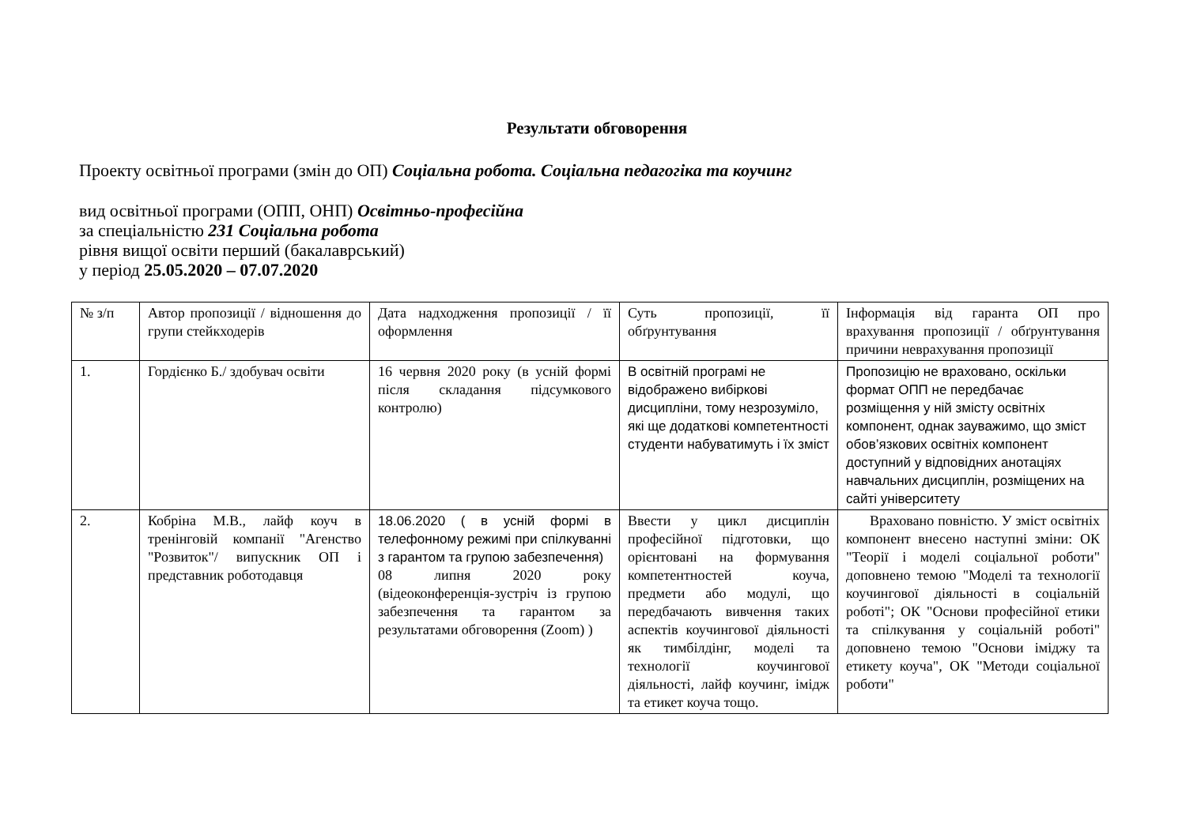Результати обговорення
Проекту освітньої програми (змін до ОП) Соціальна робота. Соціальна педагогіка та коучинг
вид освітньої програми (ОПП, ОНП) Освітньо-професійна
за спеціальністю 231 Соціальна робота
рівня вищої освіти перший (бакалаврський)
у період 25.05.2020 – 07.07.2020
| № з/п | Автор пропозиції / відношення до групи стейкходерів | Дата надходження пропозиції / її оформлення | Суть пропозиції, її обґрунтування | Інформація від гаранта ОП про врахування пропозиції / обґрунтування причини неврахування пропозиції |
| 1. | Гордієнко Б./ здобувач освіти | 16 червня 2020 року (в усній формі після складання підсумкового контролю) | В освітній програмі не відображено вибіркові дисципліни, тому незрозуміло, які ще додаткові компетентності студенти набуватимуть і їх зміст | Пропозицію не враховано, оскільки формат ОПП не передбачає розміщення у ній змісту освітніх компонент, однак зауважимо, що зміст обов’язкових освітніх компонент доступний у відповідних анотаціях навчальних дисциплін, розміщених на сайті університету |
| 2. | Кобріна М.В., лайф коуч в тренінговій компанії "Агенство "Розвиток"/ випускник ОП і представник роботодавця | 18.06.2020 ( в усній формі в телефонному режимі при спілкуванні з гарантом та групою забезпечення) 08 липня 2020 року (відеоконференція-зустріч із групою забезпечення та гарантом за результатами обговорення (Zoom) ) | Ввести у цикл дисциплін професійної підготовки, що орієнтовані на формування компетентностей коуча, предмети або модулі, що передбачають вивчення таких аспектів коучингової діяльності як тимбілдінг, моделі та технології коучингової діяльності, лайф коучинг, імідж та етикет коуча тощо. | Враховано повністю. У зміст освітніх компонент внесено наступні зміни: ОК "Теорії і моделі соціальної роботи" доповнено темою "Моделі та технології коучингової діяльності в соціальній роботі"; ОК "Основи професійної етики та спілкування у соціальній роботі" доповнено темою "Основи іміджу та етикету коуча", ОК "Методи соціальної роботи" |